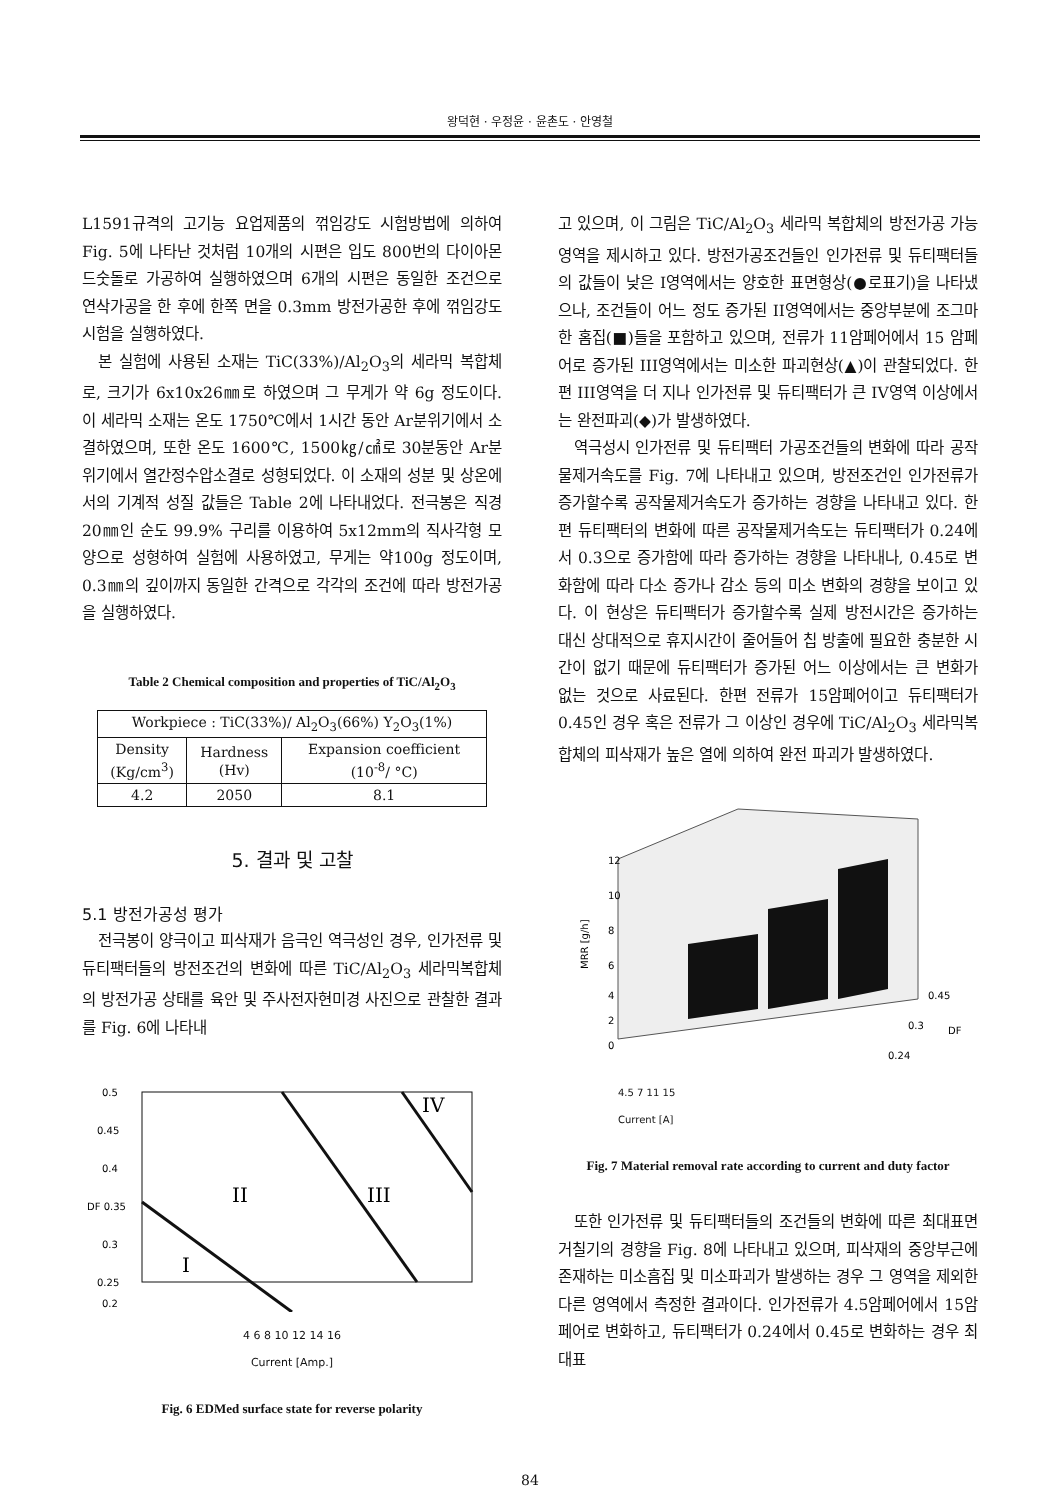왕덕현 · 우정윤 · 윤촌도 · 안영철
L1591규격의 고기능 요업제품의 꺾임강도 시험방법에 의하여 Fig. 5에 나타난 것처럼 10개의 시편은 입도 800번의 다이아몬드숫돌로 가공하여 실행하였으며 6개의 시편은 동일한 조건으로 연삭가공을 한 후에 한쪽 면을 0.3mm 방전가공한 후에 꺾임강도 시험을 실행하였다.
본 실험에 사용된 소재는 TiC(33%)/Al<sub>2</sub>O<sub>3</sub>의 세라믹 복합체로, 크기가 6x10x26㎜로 하였으며 그 무게가 약 6g 정도이다. 이 세라믹 소재는 온도 1750℃에서 1시간 동안 Ar분위기에서 소결하였으며, 또한 온도 1600℃, 1500㎏/㎠로 30분동안 Ar분위기에서 열간정수압소결로 성형되었다. 이 소재의 성분 및 상온에서의 기계적 성질 값들은 Table 2에 나타내었다. 전극봉은 직경 20㎜인 순도 99.9% 구리를 이용하여 5x12mm의 직사각형 모양으로 성형하여 실험에 사용하였고, 무게는 약100g 정도이며, 0.3㎜의 깊이까지 동일한 간격으로 각각의 조건에 따라 방전가공을 실행하였다.
Table 2 Chemical composition and properties of TiC/Al<sub>2</sub>O<sub>3</sub>
| Workpiece : TiC(33%)/ Al<sub>2</sub>O<sub>3</sub>(66%) Y<sub>2</sub>O<sub>3</sub>(1%) | | |
| --- | --- | --- |
| Density (Kg/cm<sup>3</sup>) | Hardness (Hv) | Expansion coefficient (10<sup>-8</sup>/ °C) |
| 4.2 | 2050 | 8.1 |
5. 결과 및 고찰
5.1 방전가공성 평가
전극봉이 양극이고 피삭재가 음극인 역극성인 경우, 인가전류 및 듀티팩터들의 방전조건의 변화에 따른 TiC/Al<sub>2</sub>O<sub>3</sub> 세라믹복합체의 방전가공 상태를 육안 및 주사전자현미경 사진으로 관찰한 결과를 Fig. 6에 나타내
0.5
0.45
0.4
DF 0.35
0.3
0.25
0.2
I
II
III
IV
4 6 8 10 12 14 16
Current [Amp.]
Fig. 6 EDMed surface state for reverse polarity
고 있으며, 이 그림은 TiC/Al<sub>2</sub>O<sub>3</sub> 세라믹 복합체의 방전가공 가능 영역을 제시하고 있다. 방전가공조건들인 인가전류 및 듀티팩터들의 값들이 낮은 I영역에서는 양호한 표면형상(●로표기)을 나타냈으나, 조건들이 어느 정도 증가된 II영역에서는 중앙부분에 조그마한 홈집(■)들을 포함하고 있으며, 전류가 11암페어에서 15 암페어로 증가된 III영역에서는 미소한 파괴현상(▲)이 관찰되었다. 한편 III영역을 더 지나 인가전류 및 듀티팩터가 큰 IV영역 이상에서는 완전파괴(◆)가 발생하였다.
역극성시 인가전류 및 듀티팩터 가공조건들의 변화에 따라 공작물제거속도를 Fig. 7에 나타내고 있으며, 방전조건인 인가전류가 증가할수록 공작물제거속도가 증가하는 경향을 나타내고 있다. 한편 듀티팩터의 변화에 따른 공작물제거속도는 듀티팩터가 0.24에서 0.3으로 증가함에 따라 증가하는 경향을 나타내나, 0.45로 변화함에 따라 다소 증가나 감소 등의 미소 변화의 경향을 보이고 있다. 이 현상은 듀티팩터가 증가할수록 실제 방전시간은 증가하는 대신 상대적으로 휴지시간이 줄어들어 칩 방출에 필요한 충분한 시간이 없기 때문에 듀티팩터가 증가된 어느 이상에서는 큰 변화가 없는 것으로 사료된다. 한편 전류가 15암페어이고 듀티팩터가 0.45인 경우 혹은 전류가 그 이상인 경우에 TiC/Al<sub>2</sub>O<sub>3</sub> 세라믹복합체의 피삭재가 높은 열에 의하여 완전 파괴가 발생하였다.
12
10
8
6
4
2
0
MRR [g/h]
0.45
0.3
DF
0.24
4.5 7 11 15
Current [A]
Fig. 7 Material removal rate according to current and duty factor
또한 인가전류 및 듀티팩터들의 조건들의 변화에 따른 최대표면거칠기의 경향을 Fig. 8에 나타내고 있으며, 피삭재의 중앙부근에 존재하는 미소흠집 및 미소파괴가 발생하는 경우 그 영역을 제외한 다른 영역에서 측정한 결과이다. 인가전류가 4.5암페어에서 15암페어로 변화하고, 듀티팩터가 0.24에서 0.45로 변화하는 경우 최대표
84